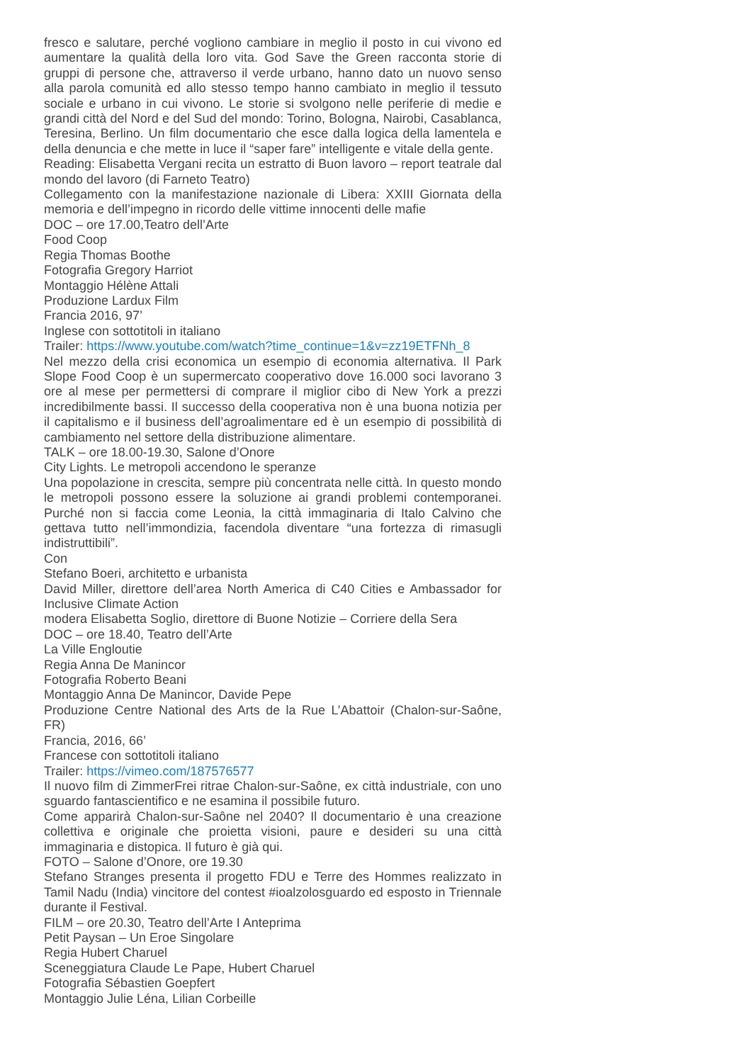fresco e salutare, perché vogliono cambiare in meglio il posto in cui vivono ed aumentare la qualità della loro vita. God Save the Green racconta storie di gruppi di persone che, attraverso il verde urbano, hanno dato un nuovo senso alla parola comunità ed allo stesso tempo hanno cambiato in meglio il tessuto sociale e urbano in cui vivono. Le storie si svolgono nelle periferie di medie e grandi città del Nord e del Sud del mondo: Torino, Bologna, Nairobi, Casablanca, Teresina, Berlino. Un film documentario che esce dalla logica della lamentela e della denuncia e che mette in luce il “saper fare” intelligente e vitale della gente.
Reading: Elisabetta Vergani recita un estratto di Buon lavoro – report teatrale dal mondo del lavoro (di Farneto Teatro)
Collegamento con la manifestazione nazionale di Libera: XXIII Giornata della memoria e dell’impegno in ricordo delle vittime innocenti delle mafie
DOC – ore 17.00,Teatro dell’Arte
Food Coop
Regia Thomas Boothe
Fotografia Gregory Harriot
Montaggio Hélène Attali
Produzione Lardux Film
Francia 2016, 97’
Inglese con sottotitoli in italiano
Trailer: https://www.youtube.com/watch?time_continue=1&v=zz19ETFNh_8
Nel mezzo della crisi economica un esempio di economia alternativa. Il Park Slope Food Coop è un supermercato cooperativo dove 16.000 soci lavorano 3 ore al mese per permettersi di comprare il miglior cibo di New York a prezzi incredibilmente bassi. Il successo della cooperativa non è una buona notizia per il capitalismo e il business dell’agroalimentare ed è un esempio di possibilità di cambiamento nel settore della distribuzione alimentare.
TALK – ore 18.00-19.30, Salone d’Onore
City Lights. Le metropoli accendono le speranze
Una popolazione in crescita, sempre più concentrata nelle città. In questo mondo le metropoli possono essere la soluzione ai grandi problemi contemporanei. Purché non si faccia come Leonia, la città immaginaria di Italo Calvino che gettava tutto nell’immondizia, facendola diventare “una fortezza di rimasugli indistruttibili”.
Con
Stefano Boeri, architetto e urbanista
David Miller, direttore dell’area North America di C40 Cities e Ambassador for Inclusive Climate Action
modera Elisabetta Soglio, direttore di Buone Notizie – Corriere della Sera
DOC – ore 18.40, Teatro dell’Arte
La Ville Engloutie
Regia Anna De Manincor
Fotografia Roberto Beani
Montaggio Anna De Manincor, Davide Pepe
Produzione Centre National des Arts de la Rue L’Abattoir (Chalon-sur-Saône, FR)
Francia, 2016, 66’
Francese con sottotitoli italiano
Trailer: https://vimeo.com/187576577
Il nuovo film di ZimmerFrei ritrae Chalon-sur-Saône, ex città industriale, con uno sguardo fantascientifico e ne esamina il possibile futuro.
Come apparirà Chalon-sur-Saône nel 2040? Il documentario è una creazione collettiva e originale che proietta visioni, paure e desideri su una città immaginaria e distopica. Il futuro è già qui.
FOTO – Salone d’Onore, ore 19.30
Stefano Stranges presenta il progetto FDU e Terre des Hommes realizzato in Tamil Nadu (India) vincitore del contest #ioalzolosguardo ed esposto in Triennale durante il Festival.
FILM – ore 20.30, Teatro dell’Arte I Anteprima
Petit Paysan – Un Eroe Singolare
Regia Hubert Charuel
Sceneggiatura Claude Le Pape, Hubert Charuel
Fotografia Sébastien Goepfert
Montaggio Julie Léna, Lilian Corbeille